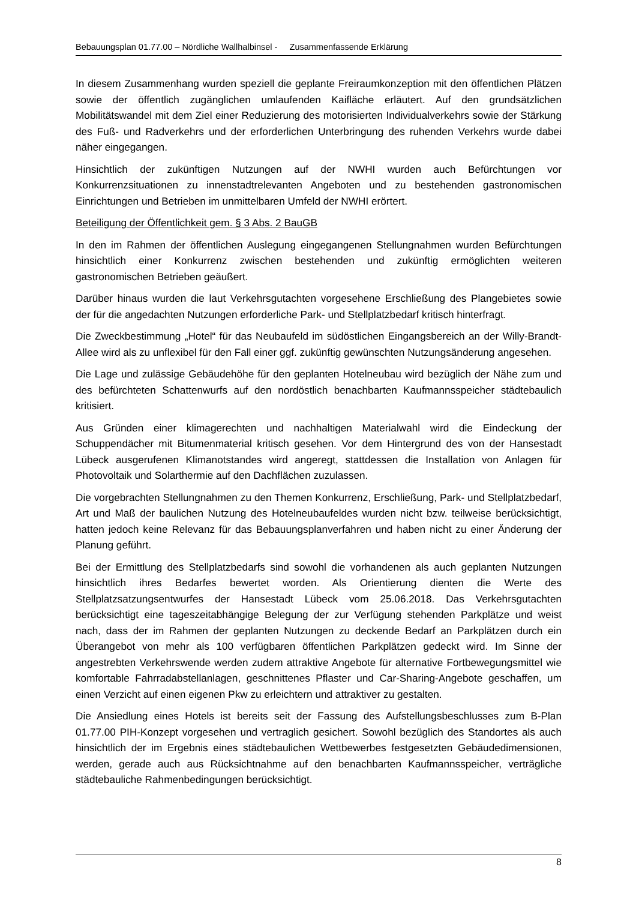Bebauungsplan 01.77.00 – Nördliche Wallhalbinsel - Zusammenfassende Erklärung
In diesem Zusammenhang wurden speziell die geplante Freiraumkonzeption mit den öffentlichen Plätzen sowie der öffentlich zugänglichen umlaufenden Kaifläche erläutert. Auf den grundsätzlichen Mobilitätswandel mit dem Ziel einer Reduzierung des motorisierten Individualverkehrs sowie der Stärkung des Fuß- und Radverkehrs und der erforderlichen Unterbringung des ruhenden Verkehrs wurde dabei näher eingegangen.
Hinsichtlich der zukünftigen Nutzungen auf der NWHI wurden auch Befürchtungen vor Konkurrenzsituationen zu innenstadtrelevanten Angeboten und zu bestehenden gastronomischen Einrichtungen und Betrieben im unmittelbaren Umfeld der NWHI erörtert.
Beteiligung der Öffentlichkeit gem. § 3 Abs. 2 BauGB
In den im Rahmen der öffentlichen Auslegung eingegangenen Stellungnahmen wurden Befürchtungen hinsichtlich einer Konkurrenz zwischen bestehenden und zukünftig ermöglichten weiteren gastronomischen Betrieben geäußert.
Darüber hinaus wurden die laut Verkehrsgutachten vorgesehene Erschließung des Plangebietes sowie der für die angedachten Nutzungen erforderliche Park- und Stellplatzbedarf kritisch hinterfragt.
Die Zweckbestimmung „Hotel“ für das Neubaufeld im südöstlichen Eingangsbereich an der Willy-Brandt-Allee wird als zu unflexibel für den Fall einer ggf. zukünftig gewünschten Nutzungsänderung angesehen.
Die Lage und zulässige Gebäudehöhe für den geplanten Hotelneubau wird bezüglich der Nähe zum und des befürchteten Schattenwurfs auf den nordöstlich benachbarten Kaufmannsspeicher städtebaulich kritisiert.
Aus Gründen einer klimagerechten und nachhaltigen Materialwahl wird die Eindeckung der Schuppendächer mit Bitumenmaterial kritisch gesehen. Vor dem Hintergrund des von der Hansestadt Lübeck ausgerufenen Klimanotstandes wird angeregt, stattdessen die Installation von Anlagen für Photovoltaik und Solarthermie auf den Dachflächen zuzulassen.
Die vorgebrachten Stellungnahmen zu den Themen Konkurrenz, Erschließung, Park- und Stellplatzbedarf, Art und Maß der baulichen Nutzung des Hotelneubaufeldes wurden nicht bzw. teilweise berücksichtigt, hatten jedoch keine Relevanz für das Bebauungsplanverfahren und haben nicht zu einer Änderung der Planung geführt.
Bei der Ermittlung des Stellplatzbedarfs sind sowohl die vorhandenen als auch geplanten Nutzungen hinsichtlich ihres Bedarfes bewertet worden. Als Orientierung dienten die Werte des Stellplatzsatzungsentwurfes der Hansestadt Lübeck vom 25.06.2018. Das Verkehrsgutachten berücksichtigt eine tageszeitabhängige Belegung der zur Verfügung stehenden Parkplätze und weist nach, dass der im Rahmen der geplanten Nutzungen zu deckende Bedarf an Parkplätzen durch ein Überangebot von mehr als 100 verfügbaren öffentlichen Parkplätzen gedeckt wird. Im Sinne der angestrebten Verkehrswende werden zudem attraktive Angebote für alternative Fortbewegungsmittel wie komfortable Fahrradabstellanlagen, geschnittenes Pflaster und Car-Sharing-Angebote geschaffen, um einen Verzicht auf einen eigenen Pkw zu erleichtern und attraktiver zu gestalten.
Die Ansiedlung eines Hotels ist bereits seit der Fassung des Aufstellungsbeschlusses zum B-Plan 01.77.00 PIH-Konzept vorgesehen und vertraglich gesichert. Sowohl bezüglich des Standortes als auch hinsichtlich der im Ergebnis eines städtebaulichen Wettbewerbes festgesetzten Gebäudedimensionen, werden, gerade auch aus Rücksichtnahme auf den benachbarten Kaufmannsspeicher, verträgliche städtebauliche Rahmenbedingungen berücksichtigt.
8